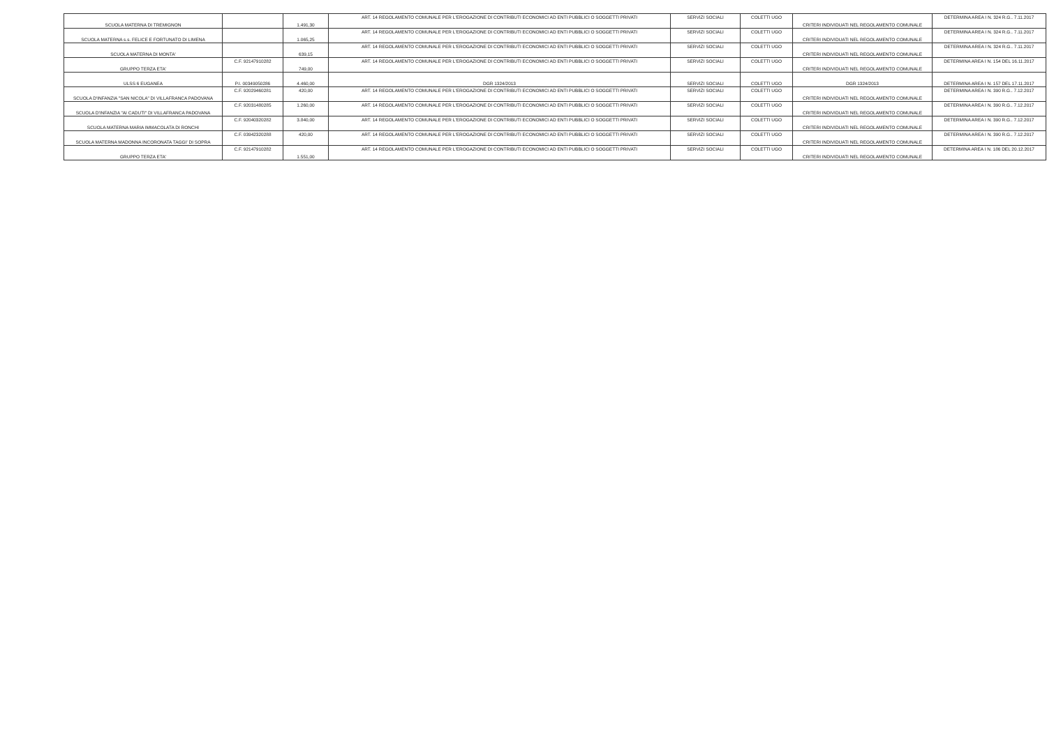| SCUOLA MATERNA DI TREMIGNON | | 1.491,30 | ART. 14 REGOLAMENTO COMUNALE PER L'EROGAZIONE DI CONTRIBUTI ECONOMICI AD ENTI PUBBLICI O SOGGETTI PRIVATI | SERVIZI SOCIALI | COLETTI UGO | CRITERI INDIVIDUATI NEL REGOLAMENTO COMUNALE | DETERMINA AREA I N. 324 R.G.. 7.11.2017 |
| SCUOLA MATERNA s.s. FELICE E FORTUNATO DI LIMENA | | 1.065,25 | ART. 14 REGOLAMENTO COMUNALE PER L'EROGAZIONE DI CONTRIBUTI ECONOMICI AD ENTI PUBBLICI O SOGGETTI PRIVATI | SERVIZI SOCIALI | COLETTI UGO | CRITERI INDIVIDUATI NEL REGOLAMENTO COMUNALE | DETERMINA AREA I N. 324 R.G.. 7.11.2017 |
| SCUOLA MATERNA DI MONTA' | | 639,15 | ART. 14 REGOLAMENTO COMUNALE PER L'EROGAZIONE DI CONTRIBUTI ECONOMICI AD ENTI PUBBLICI O SOGGETTI PRIVATI | SERVIZI SOCIALI | COLETTI UGO | CRITERI INDIVIDUATI NEL REGOLAMENTO COMUNALE | DETERMINA AREA I N. 324 R.G.. 7.11.2017 |
| GRUPPO TERZA ETA' | C.F. 92147910282 | 749,00 | ART. 14 REGOLAMENTO COMUNALE PER L'EROGAZIONE DI CONTRIBUTI ECONOMICI AD ENTI PUBBLICI O SOGGETTI PRIVATI | SERVIZI SOCIALI | COLETTI UGO | CRITERI INDIVIDUATI NEL REGOLAMENTO COMUNALE | DETERMINA AREA I N. 154 DEL 16.11.2017 |
| ULSS 6 EUGANEA | P.I. 00349050286 | 4.460,00 | DGR 1324/2013 | SERVIZI SOCIALI | COLETTI UGO | DGR 1324/2013 | DETERMINA AREA I N. 157 DEL 17.11.2017 |
| SCUOLA D'INFANZIA "SAN NICOLA" DI VILLAFRANCA PADOVANA | C.F. 92029460281 | 420,00 | ART. 14 REGOLAMENTO COMUNALE PER L'EROGAZIONE DI CONTRIBUTI ECONOMICI AD ENTI PUBBLICI O SOGGETTI PRIVATI | SERVIZI SOCIALI | COLETTI UGO | CRITERI INDIVIDUATI NEL REGOLAMENTO COMUNALE | DETERMINA AREA I N. 390 R.G.. 7.12.2017 |
| SCUOLA D'INFANZIA "AI CADUTI" DI VILLAFRANCA PADOVANA | C.F. 92031480285 | 1.260,00 | ART. 14 REGOLAMENTO COMUNALE PER L'EROGAZIONE DI CONTRIBUTI ECONOMICI AD ENTI PUBBLICI O SOGGETTI PRIVATI | SERVIZI SOCIALI | COLETTI UGO | CRITERI INDIVIDUATI NEL REGOLAMENTO COMUNALE | DETERMINA AREA I N. 390 R.G.. 7.12.2017 |
| SCUOLA MATERNA MARIA IMMACOLATA DI RONCHI | C.F. 92040320282 | 3.840,00 | ART. 14 REGOLAMENTO COMUNALE PER L'EROGAZIONE DI CONTRIBUTI ECONOMICI AD ENTI PUBBLICI O SOGGETTI PRIVATI | SERVIZI SOCIALI | COLETTI UGO | CRITERI INDIVIDUATI NEL REGOLAMENTO COMUNALE | DETERMINA AREA I N. 390 R.G.. 7.12.2017 |
| SCUOLA MATERNA MADONNA INCORONATA TAGGI' DI SOPRA | C.F. 03942320288 | 420,00 | ART. 14 REGOLAMENTO COMUNALE PER L'EROGAZIONE DI CONTRIBUTI ECONOMICI AD ENTI PUBBLICI O SOGGETTI PRIVATI | SERVIZI SOCIALI | COLETTI UGO | CRITERI INDIVIDUATI NEL REGOLAMENTO COMUNALE | DETERMINA AREA I N. 390 R.G.. 7.12.2017 |
| GRUPPO TERZA ETA' | C.F. 92147910282 | 1.551,00 | ART. 14 REGOLAMENTO COMUNALE PER L'EROGAZIONE DI CONTRIBUTI ECONOMICI AD ENTI PUBBLICI O SOGGETTI PRIVATI | SERVIZI SOCIALI | COLETTI UGO | CRITERI INDIVIDUATI NEL REGOLAMENTO COMUNALE | DETERMINA AREA I N. 186 DEL 20.12.2017 |